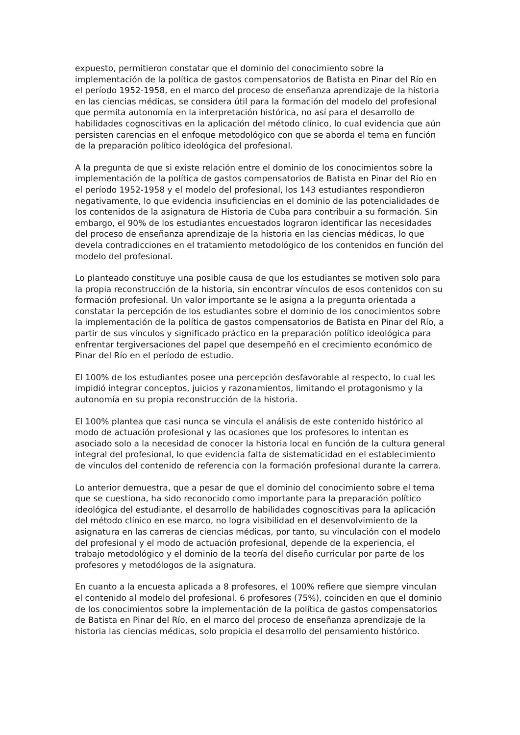expuesto, permitieron constatar que el dominio del conocimiento sobre la implementación de la política de gastos compensatorios de Batista en Pinar del Río en el período 1952-1958, en el marco del proceso de enseñanza aprendizaje de la historia en las ciencias médicas, se considera útil para la formación del modelo del profesional que permita autonomía en la interpretación histórica, no así para el desarrollo de habilidades cognoscitivas en la aplicación del método clínico, lo cual evidencia que aún persisten carencias en el enfoque metodológico con que se aborda el tema en función de la preparación político ideológica del profesional.
A la pregunta de que si existe relación entre el dominio de los conocimientos sobre la implementación de la política de gastos compensatorios de Batista en Pinar del Río en el período 1952-1958 y el modelo del profesional, los 143 estudiantes respondieron negativamente, lo que evidencia insuficiencias en el dominio de las potencialidades de los contenidos de la asignatura de Historia de Cuba para contribuir a su formación. Sin embargo, el 90% de los estudiantes encuestados lograron identificar las necesidades del proceso de enseñanza aprendizaje de la historia en las ciencias médicas, lo que devela contradicciones en el tratamiento metodológico de los contenidos en función del modelo del profesional.
Lo planteado constituye una posible causa de que los estudiantes se motiven solo para la propia reconstrucción de la historia, sin encontrar vínculos de esos contenidos con su formación profesional. Un valor importante se le asigna a la pregunta orientada a constatar la percepción de los estudiantes sobre el dominio de los conocimientos sobre la implementación de la política de gastos compensatorios de Batista en Pinar del Río, a partir de sus vínculos y significado práctico en la preparación político ideológica para enfrentar tergiversaciones del papel que desempeñó en el crecimiento económico de Pinar del Río en el período de estudio.
El 100% de los estudiantes posee una percepción desfavorable al respecto, lo cual les impidió integrar conceptos, juicios y razonamientos, limitando el protagonismo y la autonomía en su propia reconstrucción de la historia.
El 100% plantea que casi nunca se vincula el análisis de este contenido histórico al modo de actuación profesional y las ocasiones que los profesores lo intentan es asociado solo a la necesidad de conocer la historia local en función de la cultura general integral del profesional, lo que evidencia falta de sistematicidad en el establecimiento de vínculos del contenido de referencia con la formación profesional durante la carrera.
Lo anterior demuestra, que a pesar de que el dominio del conocimiento sobre el tema que se cuestiona, ha sido reconocido como importante para la preparación político ideológica del estudiante, el desarrollo de habilidades cognoscitivas para la aplicación del método clínico en ese marco, no logra visibilidad en el desenvolvimiento de la asignatura en las carreras de ciencias médicas, por tanto, su vinculación con el modelo del profesional y el modo de actuación profesional, depende de la experiencia, el trabajo metodológico y el dominio de la teoría del diseño curricular por parte de los profesores y metodólogos de la asignatura.
En cuanto a la encuesta aplicada a 8 profesores, el 100% refiere que siempre vinculan el contenido al modelo del profesional. 6 profesores (75%), coinciden en que el dominio de los conocimientos sobre la implementación de la política de gastos compensatorios de Batista en Pinar del Río, en el marco del proceso de enseñanza aprendizaje de la historia las ciencias médicas, solo propicia el desarrollo del pensamiento histórico.